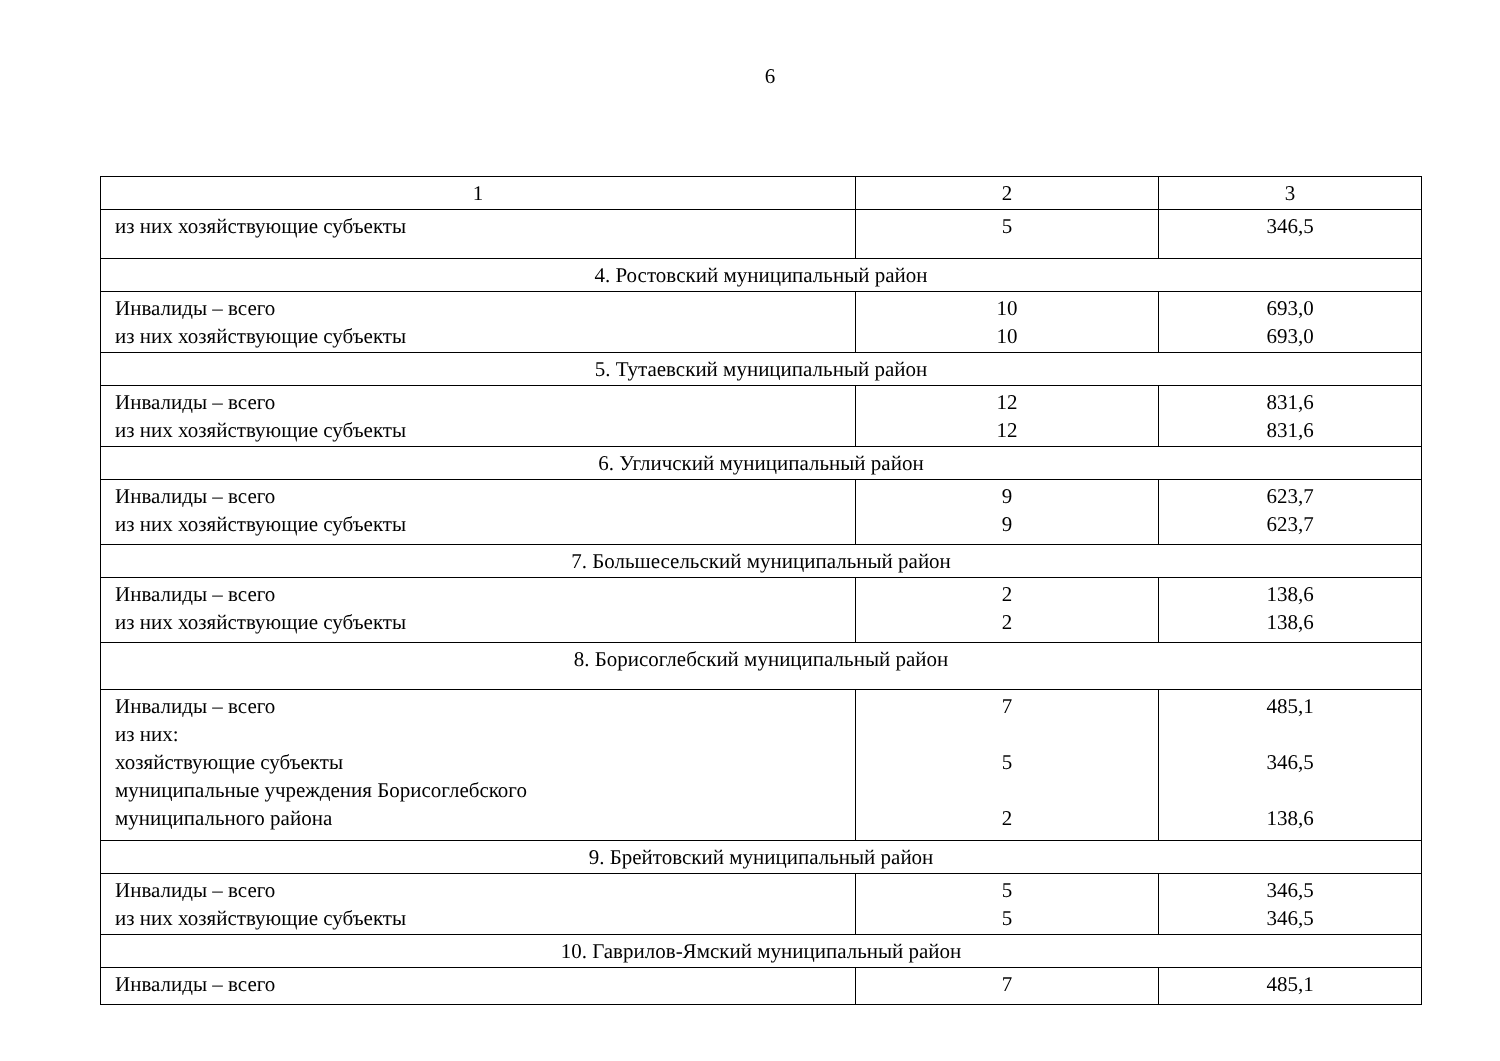6
| 1 | 2 | 3 |
| из них хозяйствующие субъекты | 5 | 346,5 |
| 4. Ростовский муниципальный район | | |
| Инвалиды – всего из них хозяйствующие субъекты | 10 10 | 693,0 693,0 |
| 5. Тутаевский муниципальный район | | |
| Инвалиды – всего из них хозяйствующие субъекты | 12 12 | 831,6 831,6 |
| 6. Угличский муниципальный район | | |
| Инвалиды – всего из них хозяйствующие субъекты | 9 9 | 623,7 623,7 |
| 7. Большесельский муниципальный район | | |
| Инвалиды – всего из них хозяйствующие субъекты | 2 2 | 138,6 138,6 |
| 8. Борисоглебский муниципальный район | | |
| Инвалиды – всего из них: хозяйствующие субъекты муниципальные учреждения Борисоглебского муниципального района | 7 5 2 | 485,1 346,5 138,6 |
| 9. Брейтовский муниципальный район | | |
| Инвалиды – всего из них хозяйствующие субъекты | 5 5 | 346,5 346,5 |
| 10. Гаврилов-Ямский муниципальный район | | |
| Инвалиды – всего | 7 | 485,1 |